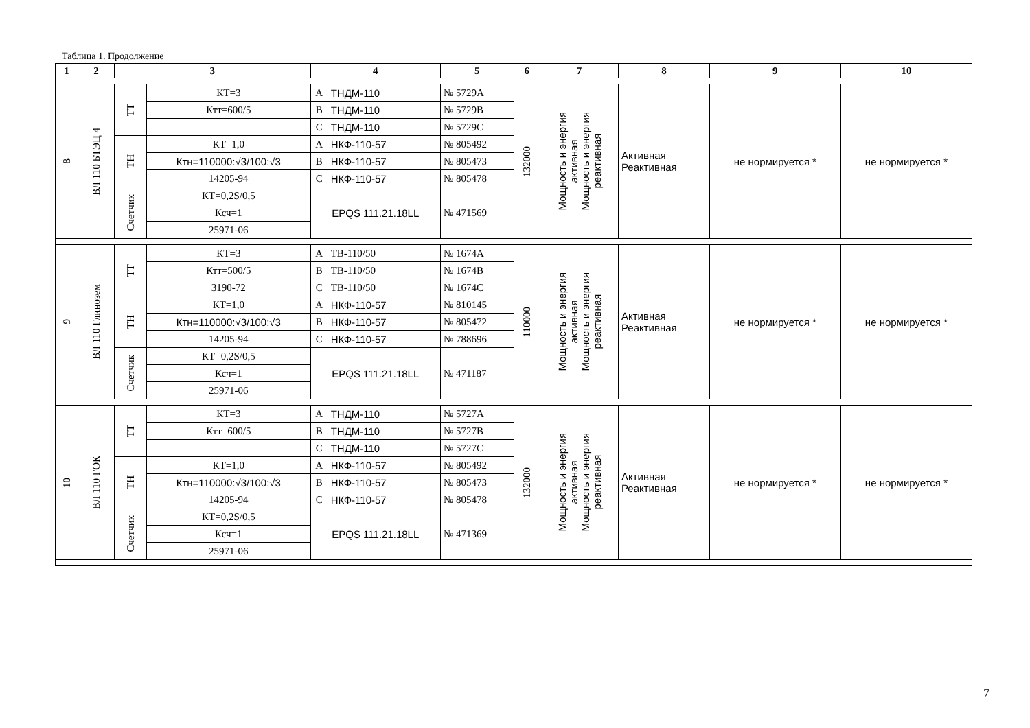Таблица 1. Продолжение
| 1 | 2 | 3 | | 4 | | 5 | 6 | 7 | 8 | 9 | 10 |
| --- | --- | --- | --- | --- | --- | --- | --- | --- | --- | --- | --- |
| 8 | ВЛ 110 БТЭЦ 4 | ТТ | КТ=3 | A | ТНДМ-110 | № 5729A | 132000 | Мощность и энергия активная Мощность и энергия реактивная | Активная Реактивная | не нормируется * | не нормируется * |
| | | | Ктт=600/5 | B | ТНДМ-110 | № 5729B | | | | | |
| | | | | C | ТНДМ-110 | № 5729C | | | | | |
| | | ТН | КТ=1,0 | A | НКФ-110-57 | № 805492 | | | | | |
| | | | Ктн=110000:√3/100:√3 | B | НКФ-110-57 | № 805473 | | | | | |
| | | | 14205-94 | C | НКФ-110-57 | № 805478 | | | | | |
| | | Счетчик | КТ=0,2S/0,5 | EPQS 111.21.18LL | | № 471569 | | | | | |
| | | | Ксч=1 | | | | | | | | |
| | | | 25971-06 | | | | | | | | |
| 9 | ВЛ 110 Глинозем | ТТ | КТ=3 | A | ТВ-110/50 | № 1674A | 110000 | Мощность и энергия активная Мощность и энергия реактивная | Активная Реактивная | не нормируется * | не нормируется * |
| | | | Ктт=500/5 | B | ТВ-110/50 | № 1674B | | | | | |
| | | | 3190-72 | C | ТВ-110/50 | № 1674C | | | | | |
| | | ТН | КТ=1,0 | A | НКФ-110-57 | № 810145 | | | | | |
| | | | Ктн=110000:√3/100:√3 | B | НКФ-110-57 | № 805472 | | | | | |
| | | | 14205-94 | C | НКФ-110-57 | № 788696 | | | | | |
| | | Счетчик | КТ=0,2S/0,5 | EPQS 111.21.18LL | | № 471187 | | | | | |
| | | | Ксч=1 | | | | | | | | |
| | | | 25971-06 | | | | | | | | |
| 10 | ВЛ 110 ГОК | ТТ | КТ=3 | A | ТНДМ-110 | № 5727A | 132000 | Мощность и энергия активная Мощность и энергия реактивная | Активная Реактивная | не нормируется * | не нормируется * |
| | | | Ктт=600/5 | B | ТНДМ-110 | № 5727B | | | | | |
| | | | | C | ТНДМ-110 | № 5727C | | | | | |
| | | ТН | КТ=1,0 | A | НКФ-110-57 | № 805492 | | | | | |
| | | | Ктн=110000:√3/100:√3 | B | НКФ-110-57 | № 805473 | | | | | |
| | | | 14205-94 | C | НКФ-110-57 | № 805478 | | | | | |
| | | Счетчик | КТ=0,2S/0,5 | EPQS 111.21.18LL | | № 471369 | | | | | |
| | | | Ксч=1 | | | | | | | | |
| | | | 25971-06 | | | | | | | | |
7